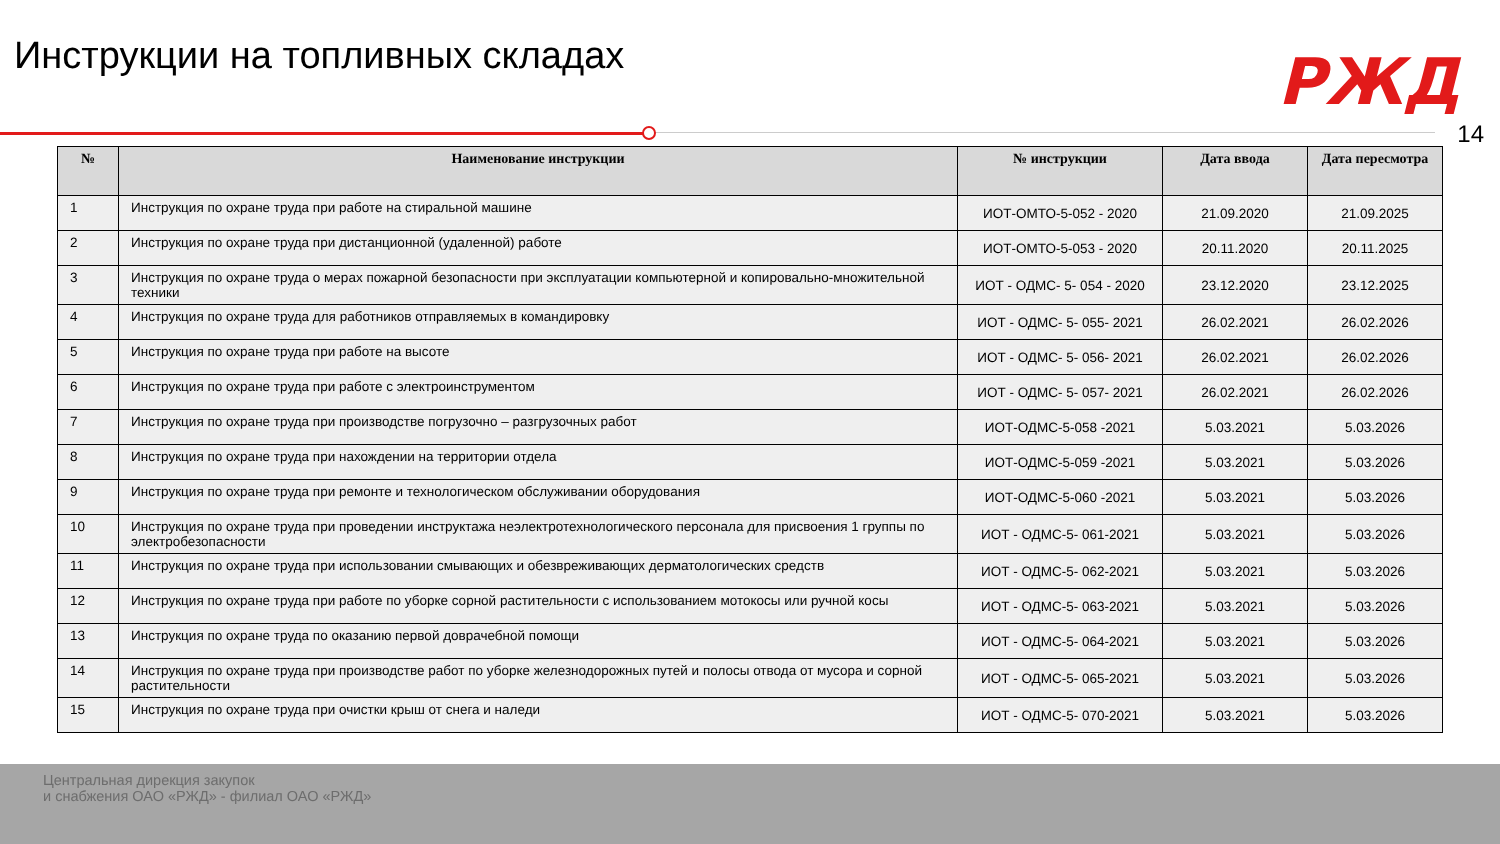Инструкции на топливных складах
РЖД
14
| № | Наименование инструкции | № инструкции | Дата ввода | Дата пересмотра |
| --- | --- | --- | --- | --- |
| 1 | Инструкция по охране труда при работе на стиральной машине | ИОТ-ОМТО-5-052 - 2020 | 21.09.2020 | 21.09.2025 |
| 2 | Инструкция по охране труда при дистанционной (удаленной) работе | ИОТ-ОМТО-5-053 - 2020 | 20.11.2020 | 20.11.2025 |
| 3 | Инструкция по охране труда о мерах пожарной безопасности при эксплуатации компьютерной и копировально-множительной техники | ИОТ - ОДМС- 5- 054 - 2020 | 23.12.2020 | 23.12.2025 |
| 4 | Инструкция по охране труда для работников отправляемых в командировку | ИОТ - ОДМС- 5- 055- 2021 | 26.02.2021 | 26.02.2026 |
| 5 | Инструкция по охране труда при работе на высоте | ИОТ - ОДМС- 5- 056- 2021 | 26.02.2021 | 26.02.2026 |
| 6 | Инструкция по охране труда при работе с электроинструментом | ИОТ - ОДМС- 5- 057- 2021 | 26.02.2021 | 26.02.2026 |
| 7 | Инструкция по охране труда при производстве погрузочно – разгрузочных работ | ИОТ-ОДМС-5-058 -2021 | 5.03.2021 | 5.03.2026 |
| 8 | Инструкция по охране труда при нахождении на территории отдела | ИОТ-ОДМС-5-059 -2021 | 5.03.2021 | 5.03.2026 |
| 9 | Инструкция по охране труда при ремонте и технологическом обслуживании оборудования | ИОТ-ОДМС-5-060 -2021 | 5.03.2021 | 5.03.2026 |
| 10 | Инструкция по охране труда при проведении инструктажа неэлектротехнологического персонала для присвоения 1 группы по электробезопасности | ИОТ - ОДМС-5- 061-2021 | 5.03.2021 | 5.03.2026 |
| 11 | Инструкция по охране труда при использовании смывающих и обезвреживающих дерматологических средств | ИОТ - ОДМС-5- 062-2021 | 5.03.2021 | 5.03.2026 |
| 12 | Инструкция по охране труда при работе по уборке сорной растительности с использованием мотокосы или ручной косы | ИОТ - ОДМС-5- 063-2021 | 5.03.2021 | 5.03.2026 |
| 13 | Инструкция по охране труда по оказанию первой доврачебной помощи | ИОТ - ОДМС-5- 064-2021 | 5.03.2021 | 5.03.2026 |
| 14 | Инструкция по охране труда при производстве работ по уборке железнодорожных путей и полосы отвода от мусора и сорной растительности | ИОТ - ОДМС-5- 065-2021 | 5.03.2021 | 5.03.2026 |
| 15 | Инструкция по охране труда при очистки крыш от снега и наледи | ИОТ - ОДМС-5- 070-2021 | 5.03.2021 | 5.03.2026 |
Центральная дирекция закупок
и снабжения ОАО «РЖД» - филиал ОАО «РЖД»